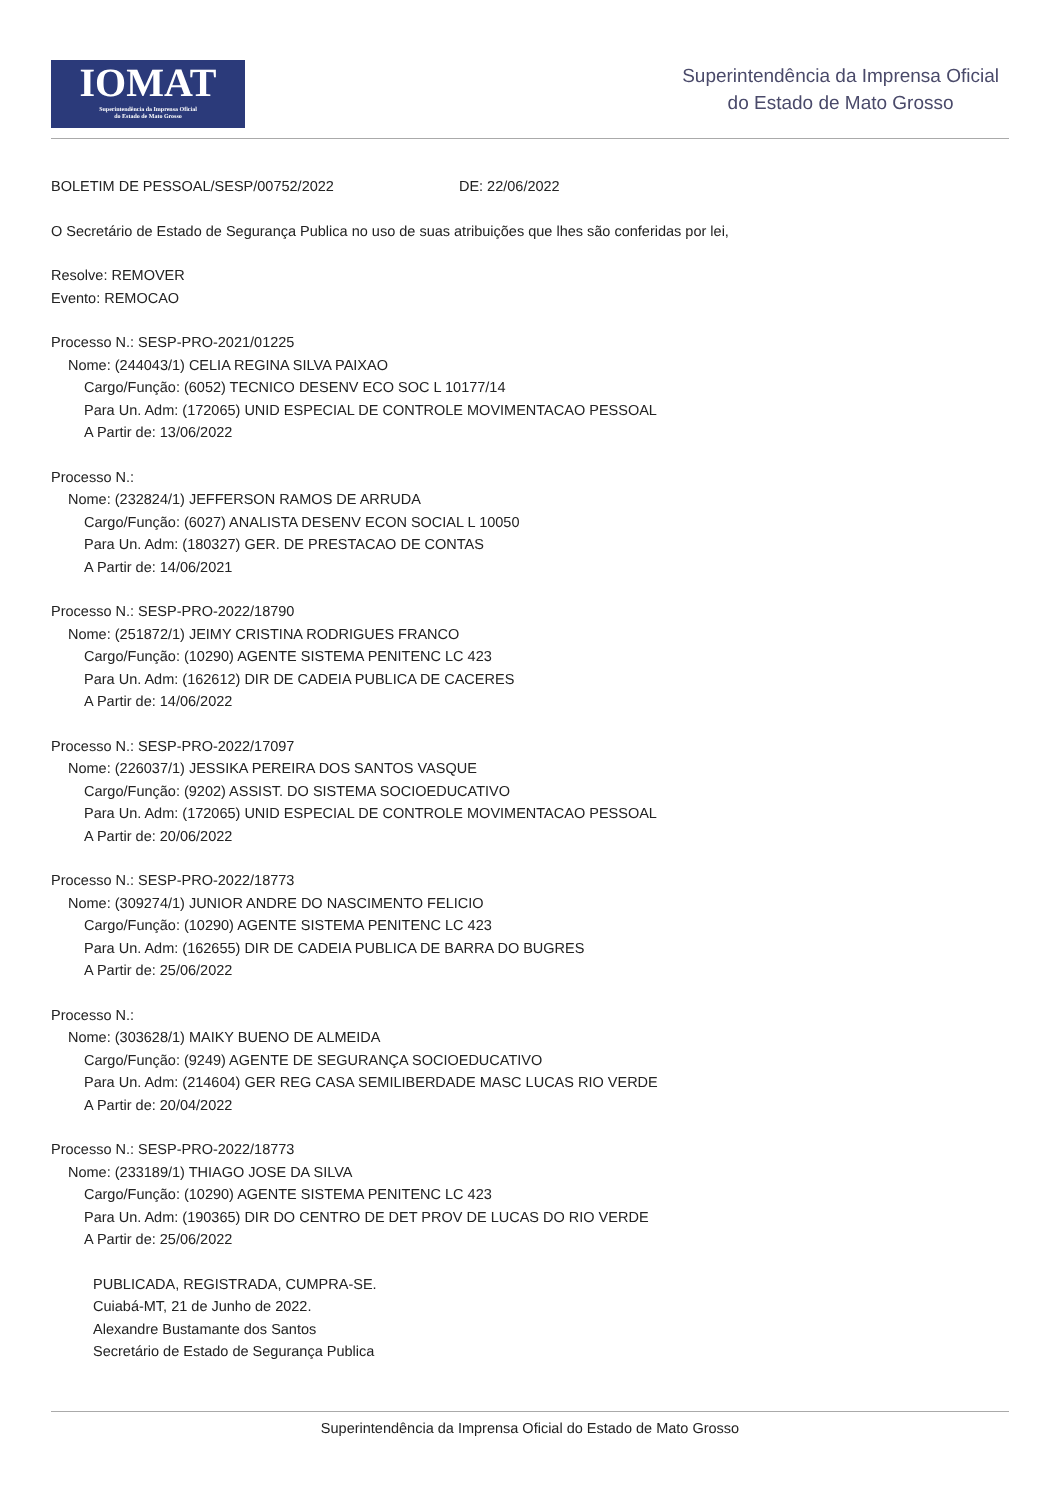IOMAT
Superintendência da Imprensa Oficial
do Estado de Mato Grosso
Superintendência da Imprensa Oficial
do Estado de Mato Grosso
BOLETIM DE PESSOAL/SESP/00752/2022 DE: 22/06/2022
O Secretário de Estado de Segurança Publica no uso de suas atribuições que lhes são conferidas por lei,
Resolve: REMOVER
Evento: REMOCAO
Processo N.: SESP-PRO-2021/01225
Nome: (244043/1) CELIA REGINA SILVA PAIXAO
Cargo/Função: (6052) TECNICO DESENV ECO SOC L 10177/14
Para Un. Adm: (172065) UNID ESPECIAL DE CONTROLE MOVIMENTACAO PESSOAL
A Partir de: 13/06/2022
Processo N.:
Nome: (232824/1) JEFFERSON RAMOS DE ARRUDA
Cargo/Função: (6027) ANALISTA DESENV ECON SOCIAL L 10050
Para Un. Adm: (180327) GER. DE PRESTACAO DE CONTAS
A Partir de: 14/06/2021
Processo N.: SESP-PRO-2022/18790
Nome: (251872/1) JEIMY CRISTINA RODRIGUES FRANCO
Cargo/Função: (10290) AGENTE SISTEMA PENITENC LC 423
Para Un. Adm: (162612) DIR DE CADEIA PUBLICA DE CACERES
A Partir de: 14/06/2022
Processo N.: SESP-PRO-2022/17097
Nome: (226037/1) JESSIKA PEREIRA DOS SANTOS VASQUE
Cargo/Função: (9202) ASSIST. DO SISTEMA SOCIOEDUCATIVO
Para Un. Adm: (172065) UNID ESPECIAL DE CONTROLE MOVIMENTACAO PESSOAL
A Partir de: 20/06/2022
Processo N.: SESP-PRO-2022/18773
Nome: (309274/1) JUNIOR ANDRE DO NASCIMENTO FELICIO
Cargo/Função: (10290) AGENTE SISTEMA PENITENC LC 423
Para Un. Adm: (162655) DIR DE CADEIA PUBLICA DE BARRA DO BUGRES
A Partir de: 25/06/2022
Processo N.:
Nome: (303628/1) MAIKY BUENO DE ALMEIDA
Cargo/Função: (9249) AGENTE DE SEGURANÇA SOCIOEDUCATIVO
Para Un. Adm: (214604) GER REG CASA SEMILIBERDADE MASC LUCAS RIO VERDE
A Partir de: 20/04/2022
Processo N.: SESP-PRO-2022/18773
Nome: (233189/1) THIAGO JOSE DA SILVA
Cargo/Função: (10290) AGENTE SISTEMA PENITENC LC 423
Para Un. Adm: (190365) DIR DO CENTRO DE DET PROV DE LUCAS DO RIO VERDE
A Partir de: 25/06/2022
PUBLICADA, REGISTRADA, CUMPRA-SE.
Cuiabá-MT, 21 de Junho de 2022.
Alexandre Bustamante dos Santos
Secretário de Estado de Segurança Publica
Superintendência da Imprensa Oficial do Estado de Mato Grosso